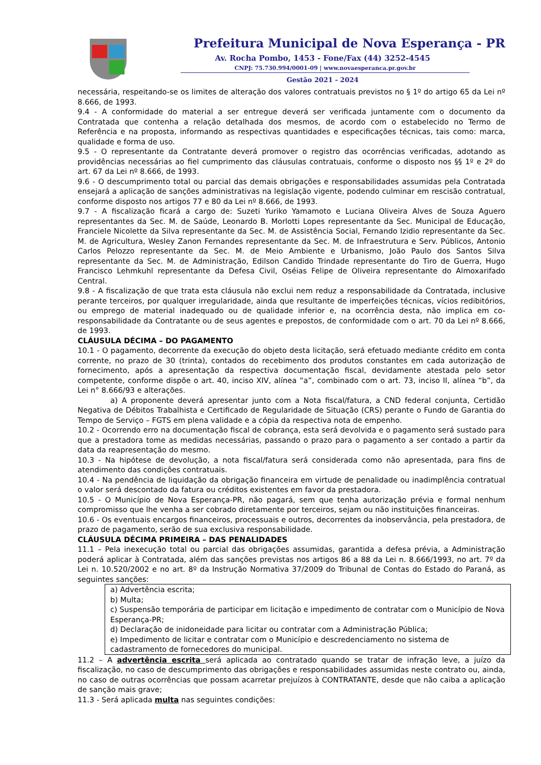Prefeitura Municipal de Nova Esperança - PR
Av. Rocha Pombo, 1453 - Fone/Fax (44) 3252-4545
CNPJ: 75.730.994/0001-09 | www.novaesperanca.pr.gov.br
Gestão 2021 - 2024
necessária, respeitando-se os limites de alteração dos valores contratuais previstos no § 1º do artigo 65 da Lei nº 8.666, de 1993.
9.4 - A conformidade do material a ser entregue deverá ser verificada juntamente com o documento da Contratada que contenha a relação detalhada dos mesmos, de acordo com o estabelecido no Termo de Referência e na proposta, informando as respectivas quantidades e especificações técnicas, tais como: marca, qualidade e forma de uso.
9.5 - O representante da Contratante deverá promover o registro das ocorrências verificadas, adotando as providências necessárias ao fiel cumprimento das cláusulas contratuais, conforme o disposto nos §§ 1º e 2º do art. 67 da Lei nº 8.666, de 1993.
9.6 - O descumprimento total ou parcial das demais obrigações e responsabilidades assumidas pela Contratada ensejará a aplicação de sanções administrativas na legislação vigente, podendo culminar em rescisão contratual, conforme disposto nos artigos 77 e 80 da Lei nº 8.666, de 1993.
9.7 - A fiscalização ficará a cargo de: Suzeti Yuriko Yamamoto e Luciana Oliveira Alves de Souza Aguero representantes da Sec. M. de Saúde, Leonardo B. Morlotti Lopes representante da Sec. Municipal de Educação, Franciele Nicolette da Silva representante da Sec. M. de Assistência Social, Fernando Izidio representante da Sec. M. de Agricultura, Wesley Zanon Fernandes representante da Sec. M. de Infraestrutura e Serv. Públicos, Antonio Carlos Pelozzo representante da Sec. M. de Meio Ambiente e Urbanismo, João Paulo dos Santos Silva representante da Sec. M. de Administração, Edilson Candido Trindade representante do Tiro de Guerra, Hugo Francisco Lehmkuhl representante da Defesa Civil, Oséias Felipe de Oliveira representante do Almoxarifado Central.
9.8 - A fiscalização de que trata esta cláusula não exclui nem reduz a responsabilidade da Contratada, inclusive perante terceiros, por qualquer irregularidade, ainda que resultante de imperfeições técnicas, vícios redibitórios, ou emprego de material inadequado ou de qualidade inferior e, na ocorrência desta, não implica em co-responsabilidade da Contratante ou de seus agentes e prepostos, de conformidade com o art. 70 da Lei nº 8.666, de 1993.
CLÁUSULA DÉCIMA – DO PAGAMENTO
10.1 - O pagamento, decorrente da execução do objeto desta licitação, será efetuado mediante crédito em conta corrente, no prazo de 30 (trinta), contados do recebimento dos produtos constantes em cada autorização de fornecimento, após a apresentação da respectiva documentação fiscal, devidamente atestada pelo setor competente, conforme dispõe o art. 40, inciso XIV, alínea “a”, combinado com o art. 73, inciso II, alínea “b”, da Lei n° 8.666/93 e alterações.
a) A proponente deverá apresentar junto com a Nota fiscal/fatura, a CND federal conjunta, Certidão Negativa de Débitos Trabalhista e Certificado de Regularidade de Situação (CRS) perante o Fundo de Garantia do Tempo de Serviço – FGTS em plena validade e a cópia da respectiva nota de empenho.
10.2 - Ocorrendo erro na documentação fiscal de cobrança, esta será devolvida e o pagamento será sustado para que a prestadora tome as medidas necessárias, passando o prazo para o pagamento a ser contado a partir da data da reapresentação do mesmo.
10.3 - Na hipótese de devolução, a nota fiscal/fatura será considerada como não apresentada, para fins de atendimento das condições contratuais.
10.4 - Na pendência de liquidação da obrigação financeira em virtude de penalidade ou inadimplência contratual o valor será descontado da fatura ou créditos existentes em favor da prestadora.
10.5 - O Município de Nova Esperança-PR, não pagará, sem que tenha autorização prévia e formal nenhum compromisso que lhe venha a ser cobrado diretamente por terceiros, sejam ou não instituições financeiras.
10.6 - Os eventuais encargos financeiros, processuais e outros, decorrentes da inobservância, pela prestadora, de prazo de pagamento, serão de sua exclusiva responsabilidade.
CLÁUSULA DÉCIMA PRIMEIRA – DAS PENALIDADES
11.1 – Pela inexecução total ou parcial das obrigações assumidas, garantida a defesa prévia, a Administração poderá aplicar à Contratada, além das sanções previstas nos artigos 86 a 88 da Lei n. 8.666/1993, no art. 7º da Lei n. 10.520/2002 e no art. 8º da Instrução Normativa 37/2009 do Tribunal de Contas do Estado do Paraná, as seguintes sanções:
a) Advertência escrita;
b) Multa;
c) Suspensão temporária de participar em licitação e impedimento de contratar com o Município de Nova Esperança-PR;
d) Declaração de inidoneidade para licitar ou contratar com a Administração Pública;
e) Impedimento de licitar e contratar com o Município e descredenciamento no sistema de cadastramento de fornecedores do municipal.
11.2 – A advertência escrita será aplicada ao contratado quando se tratar de infração leve, a juízo da fiscalização, no caso de descumprimento das obrigações e responsabilidades assumidas neste contrato ou, ainda, no caso de outras ocorrências que possam acarretar prejuízos à CONTRATANTE, desde que não caiba a aplicação de sanção mais grave;
11.3 - Será aplicada multa nas seguintes condições: